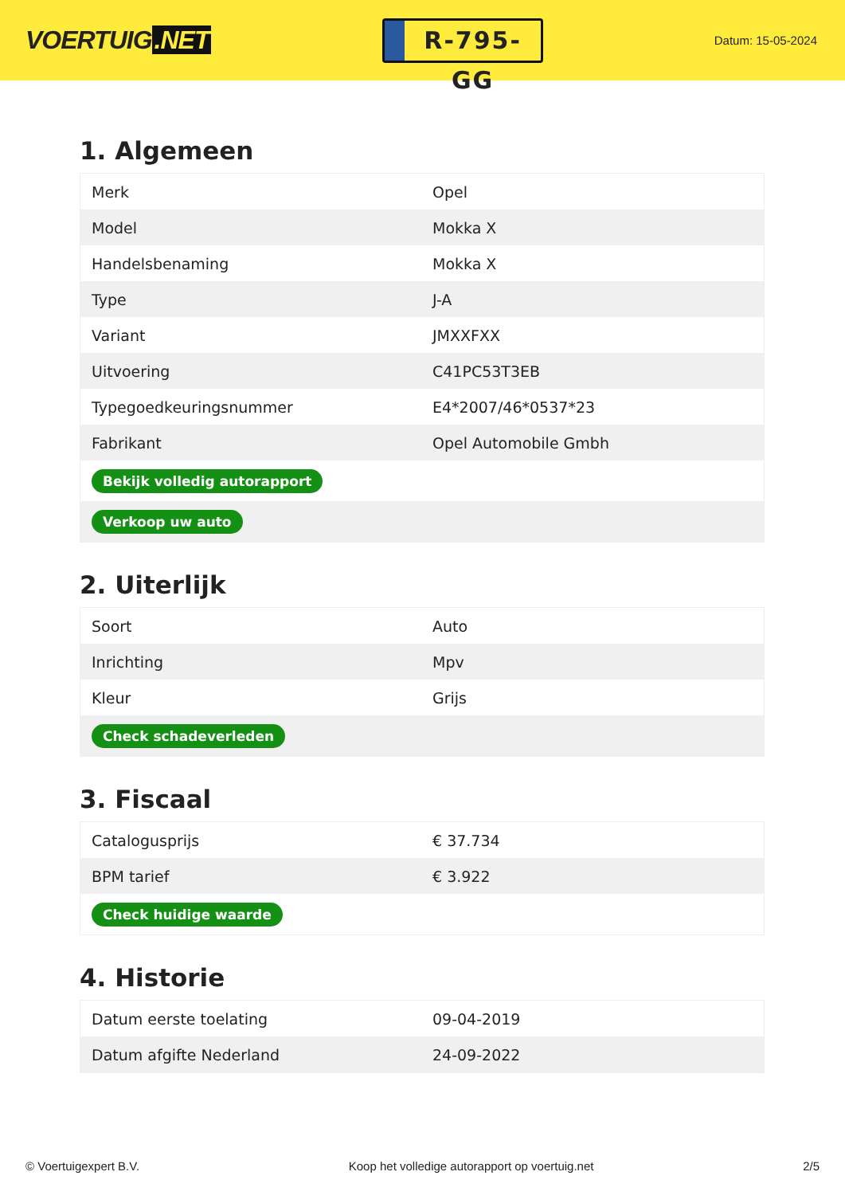VOERTUIG.NET
R-795-GG
Datum: 15-05-2024
1. Algemeen
| Merk | Opel |
| Model | Mokka X |
| Handelsbenaming | Mokka X |
| Type | J-A |
| Variant | JMXXFXX |
| Uitvoering | C41PC53T3EB |
| Typegoedkeuringsnummer | E4*2007/46*0537*23 |
| Fabrikant | Opel Automobile Gmbh |
| Bekijk volledig autorapport | |
| Verkoop uw auto | |
2. Uiterlijk
| Soort | Auto |
| Inrichting | Mpv |
| Kleur | Grijs |
| Check schadeverleden | |
3. Fiscaal
| Catalogusprijs | € 37.734 |
| BPM tarief | € 3.922 |
| Check huidige waarde | |
4. Historie
| Datum eerste toelating | 09-04-2019 |
| Datum afgifte Nederland | 24-09-2022 |
© Voertuigexpert B.V. Koop het volledige autorapport op voertuig.net 2/5